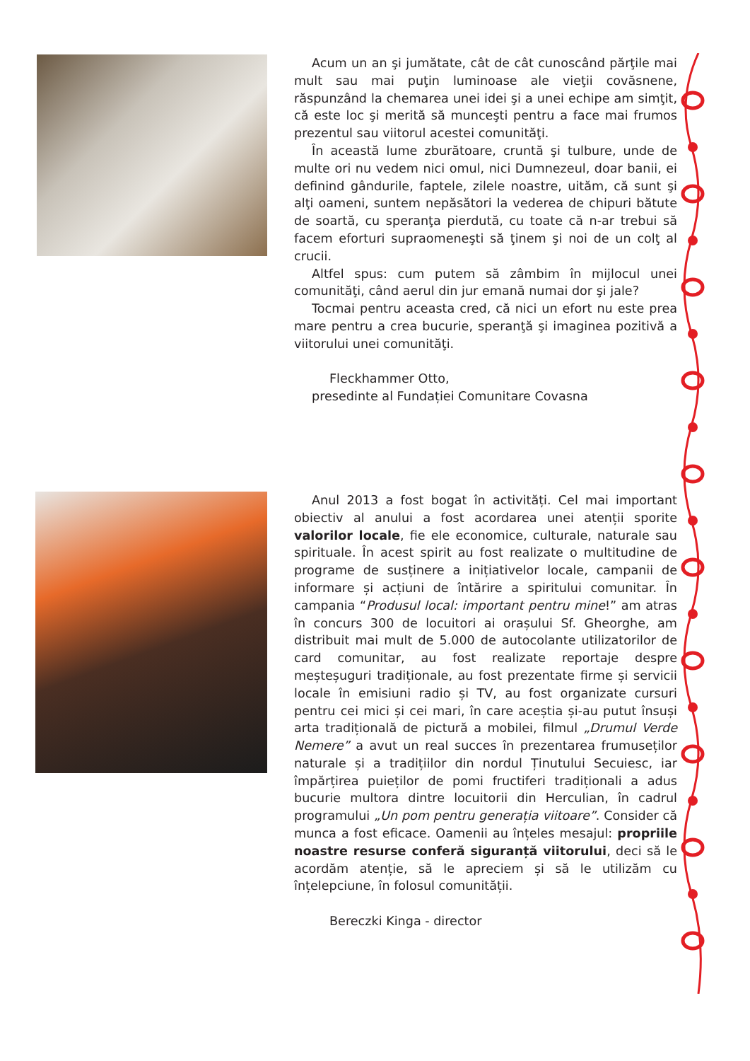Acum un an şi jumătate, cât de cât cunoscând părţile mai mult sau mai puţin luminoase ale vieţii covăsnene, răspunzând la chemarea unei idei şi a unei echipe am simţit, că este loc şi merită să munceşti pentru a face mai frumos prezentul sau viitorul acestei comunităţi.
În această lume zburătoare, cruntă şi tulbure, unde de multe ori nu vedem nici omul, nici Dumnezeul, doar banii, ei definind gândurile, faptele, zilele noastre, uităm, că sunt şi alţi oameni, suntem nepăsători la vederea de chipuri bătute de soartă, cu speranţa pierdută, cu toate că n-ar trebui să facem eforturi supraomeneşti să ţinem şi noi de un colţ al crucii.
Altfel spus: cum putem să zâmbim în mijlocul unei comunităţi, când aerul din jur emană numai dor şi jale?
Tocmai pentru aceasta cred, că nici un efort nu este prea mare pentru a crea bucurie, speranţă şi imaginea pozitivă a viitorului unei comunităţi.
Fleckhammer Otto,
presedinte al Fundației Comunitare Covasna
Anul 2013 a fost bogat în activități. Cel mai important obiectiv al anului a fost acordarea unei atenții sporite valorilor locale, fie ele economice, culturale, naturale sau spirituale. În acest spirit au fost realizate o multitudine de programe de susținere a inițiativelor locale, campanii de informare și acțiuni de întărire a spiritului comunitar. În campania “Produsul local: important pentru mine!” am atras în concurs 300 de locuitori ai orașului Sf. Gheorghe, am distribuit mai mult de 5.000 de autocolante utilizatorilor de card comunitar, au fost realizate reportaje despre meșteșuguri tradiționale, au fost prezentate firme și servicii locale în emisiuni radio și TV, au fost organizate cursuri pentru cei mici și cei mari, în care aceștia și-au putut însuși arta tradițională de pictură a mobilei, filmul „Drumul Verde Nemere” a avut un real succes în prezentarea frumuseților naturale și a tradițiilor din nordul Ținutului Secuiesc, iar împărțirea puieților de pomi fructiferi tradiționali a adus bucurie multora dintre locuitorii din Herculian, în cadrul programului „Un pom pentru generația viitoare”. Consider că munca a fost eficace. Oamenii au înțeles mesajul: propriile noastre resurse conferă siguranță viitorului, deci să le acordăm atenție, să le apreciem și să le utilizăm cu înțelepciune, în folosul comunității.
Bereczki Kinga - director